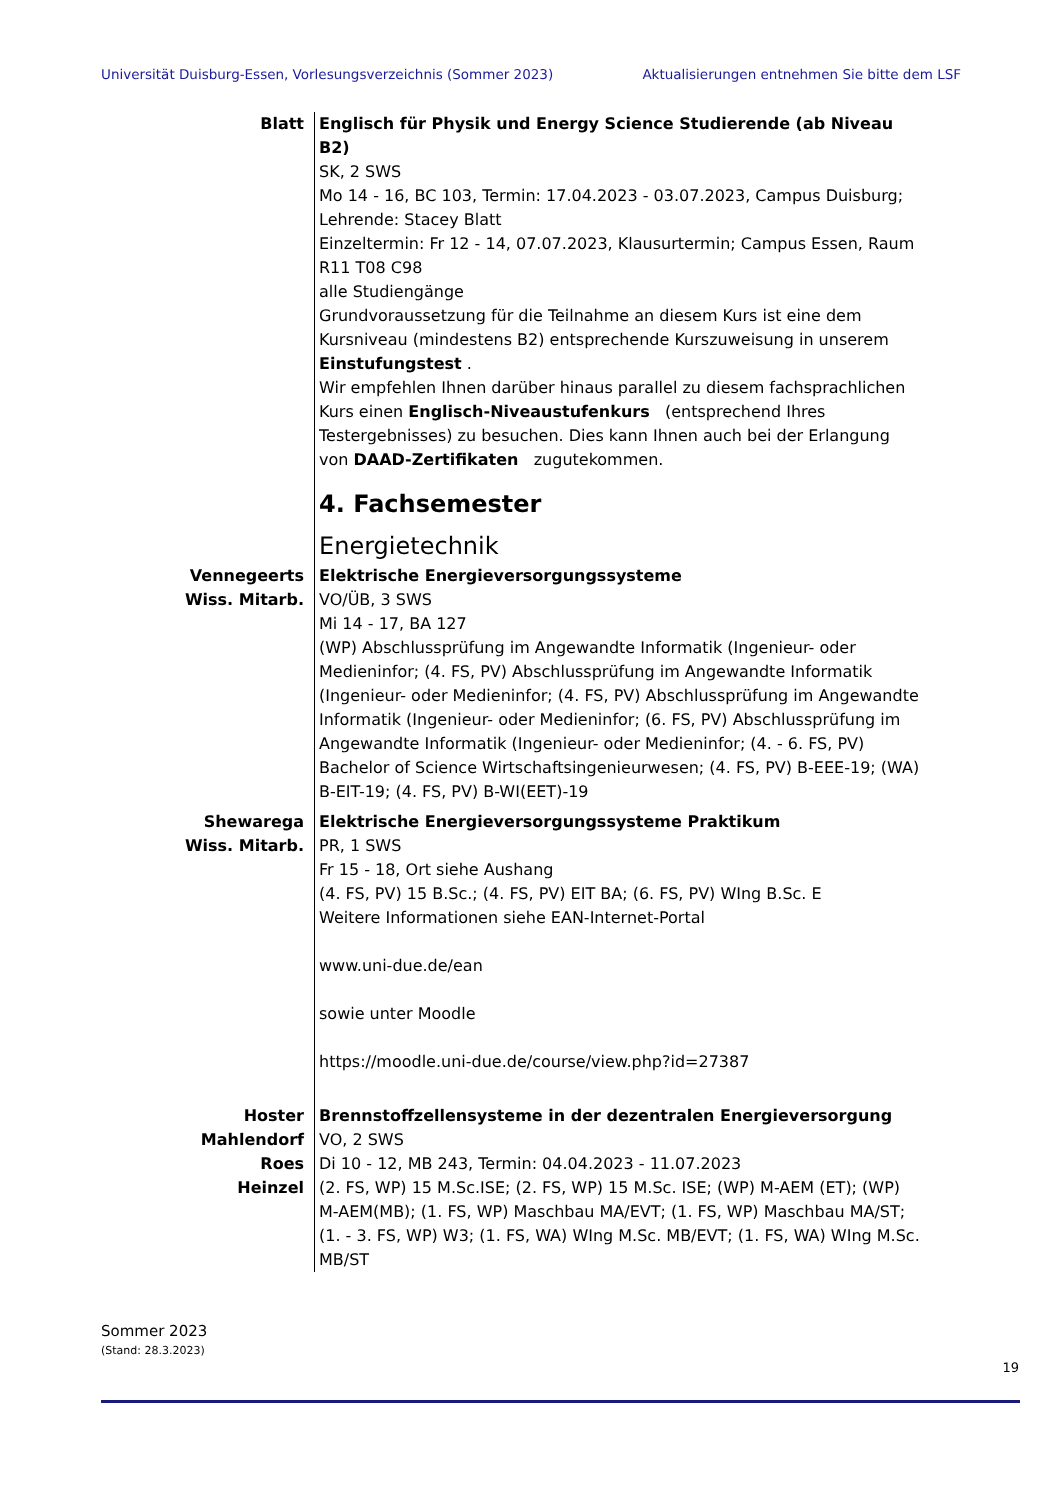Universität Duisburg-Essen, Vorlesungsverzeichnis (Sommer 2023) Aktualisierungen entnehmen Sie bitte dem LSF
Blatt Englisch für Physik und Energy Science Studierende (ab Niveau B2)
SK, 2 SWS
Mo 14 - 16, BC 103, Termin: 17.04.2023 - 03.07.2023, Campus Duisburg; Lehrende: Stacey Blatt
Einzeltermin: Fr 12 - 14, 07.07.2023, Klausurtermin; Campus Essen, Raum R11 T08 C98
alle Studiengänge
Grundvoraussetzung für die Teilnahme an diesem Kurs ist eine dem Kursniveau (mindestens B2) entsprechende Kurszuweisung in unserem Einstufungstest .
Wir empfehlen Ihnen darüber hinaus parallel zu diesem fachsprachlichen Kurs einen Englisch-Niveaustufenkurs (entsprechend Ihres Testergebnisses) zu besuchen. Dies kann Ihnen auch bei der Erlangung von DAAD-Zertifikaten zugutekommen.
4. Fachsemester
Energietechnik
Vennegeerts
Wiss. Mitarb.
Elektrische Energieversorgungssysteme
VO/ÜB, 3 SWS
Mi 14 - 17, BA 127
(WP) Abschlussprüfung im Angewandte Informatik (Ingenieur- oder Medieninfor; (4. FS, PV) Abschlussprüfung im Angewandte Informatik (Ingenieur- oder Medieninfor; (4. FS, PV) Abschlussprüfung im Angewandte Informatik (Ingenieur- oder Medieninfor; (6. FS, PV) Abschlussprüfung im Angewandte Informatik (Ingenieur- oder Medieninfor; (4. - 6. FS, PV) Bachelor of Science Wirtschaftsingenieurwesen; (4. FS, PV) B-EEE-19; (WA) B-EIT-19; (4. FS, PV) B-WI(EET)-19
Shewarega
Wiss. Mitarb.
Elektrische Energieversorgungssysteme Praktikum
PR, 1 SWS
Fr 15 - 18, Ort siehe Aushang
(4. FS, PV) 15 B.Sc.; (4. FS, PV) EIT BA; (6. FS, PV) WIng B.Sc. E
Weitere Informationen siehe EAN-Internet-Portal
www.uni-due.de/ean
sowie unter Moodle
https://moodle.uni-due.de/course/view.php?id=27387
Hoster
Mahlendorf
Roes
Heinzel
Brennstoffzellensysteme in der dezentralen Energieversorgung
VO, 2 SWS
Di 10 - 12, MB 243, Termin: 04.04.2023 - 11.07.2023
(2. FS, WP) 15 M.Sc.ISE; (2. FS, WP) 15 M.Sc. ISE; (WP) M-AEM (ET); (WP) M-AEM(MB); (1. FS, WP) Maschbau MA/EVT; (1. FS, WP) Maschbau MA/ST; (1. - 3. FS, WP) W3; (1. FS, WA) WIng M.Sc. MB/EVT; (1. FS, WA) WIng M.Sc. MB/ST
Sommer 2023
(Stand: 28.3.2023)
19